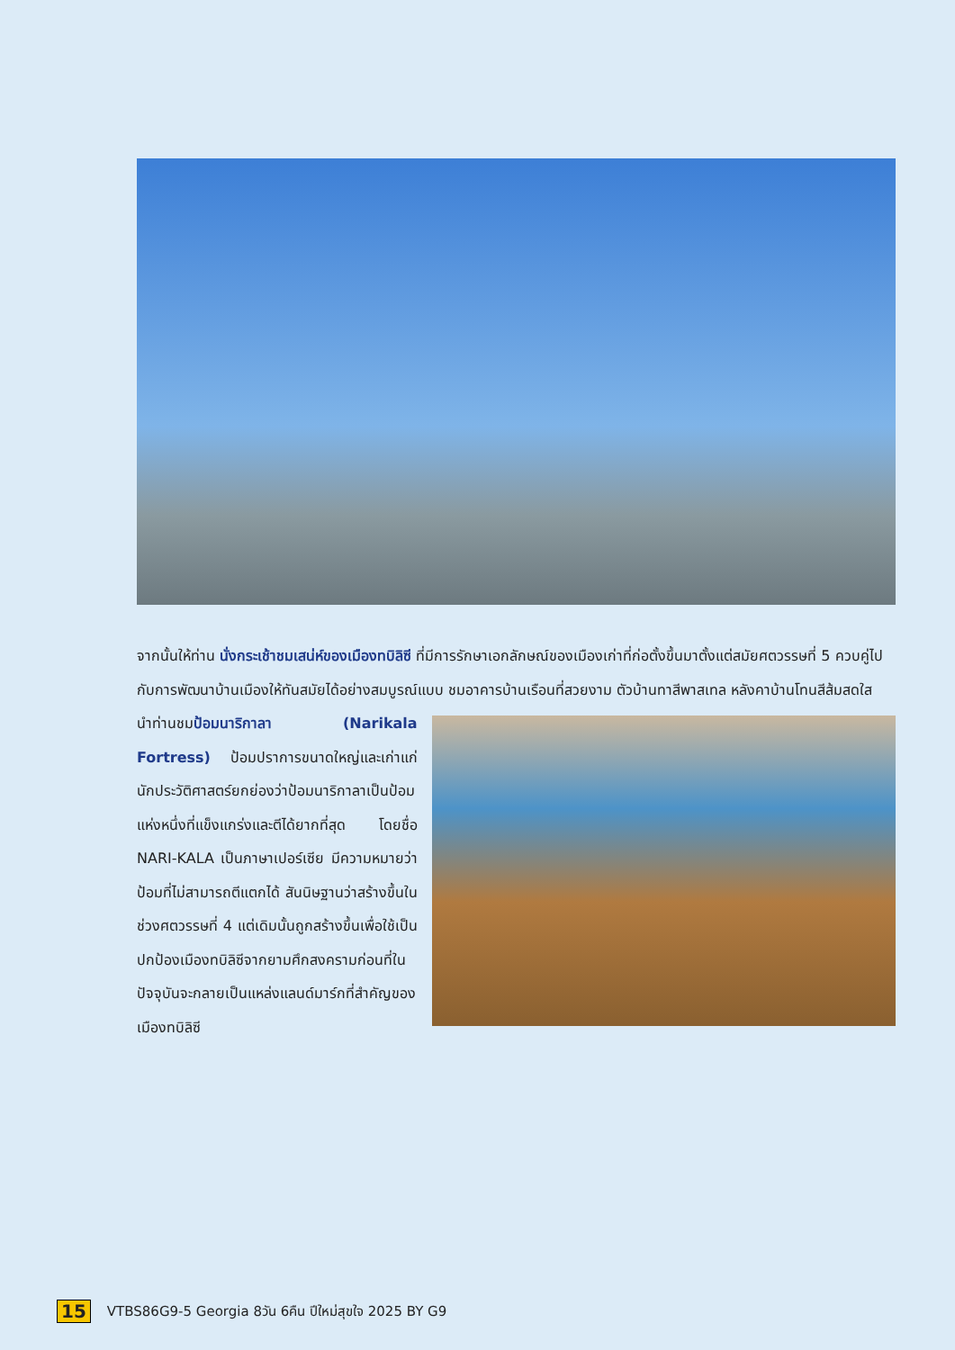จากนั้นให้ท่าน นั่งกระเช้าชมเสน่ห์ของเมืองทบิลิซี ที่มีการรักษาเอกลักษณ์ของเมืองเก่าที่ก่อตั้งขึ้นมาตั้งแต่สมัยศตวรรษที่ 5 ควบคู่ไปกับการพัฒนาบ้านเมืองให้ทันสมัยได้อย่างสมบูรณ์แบบ ชมอาคารบ้านเรือนที่สวยงาม ตัวบ้านทาสีพาสเทล หลังคาบ้านโทนสีส้มสดใส
นำท่านชมป้อมนาริกาลา (Narikala Fortress) ป้อมปราการขนาดใหญ่และเก่าแก่ นักประวัติศาสตร์ยกย่องว่าป้อมนาริกาลาเป็นป้อมแห่งหนึ่งที่แข็งแกร่งและตีได้ยากที่สุด โดยชื่อ NARI-KALA เป็นภาษาเปอร์เซีย มีความหมายว่า ป้อมที่ไม่สามารถตีแตกได้ สันนิษฐานว่าสร้างขึ้นในช่วงศตวรรษที่ 4 แต่เดิมนั้นถูกสร้างขึ้นเพื่อใช้เป็นปกป้องเมืองทบิลิซีจากยามศึกสงครามก่อนที่ในปัจจุบันจะกลายเป็นแหล่งแลนด์มาร์กที่สำคัญของเมืองทบิลิซี
15 VTBS86G9-5 Georgia 8วัน 6คืน ปีใหม่สุขใจ 2025 BY G9